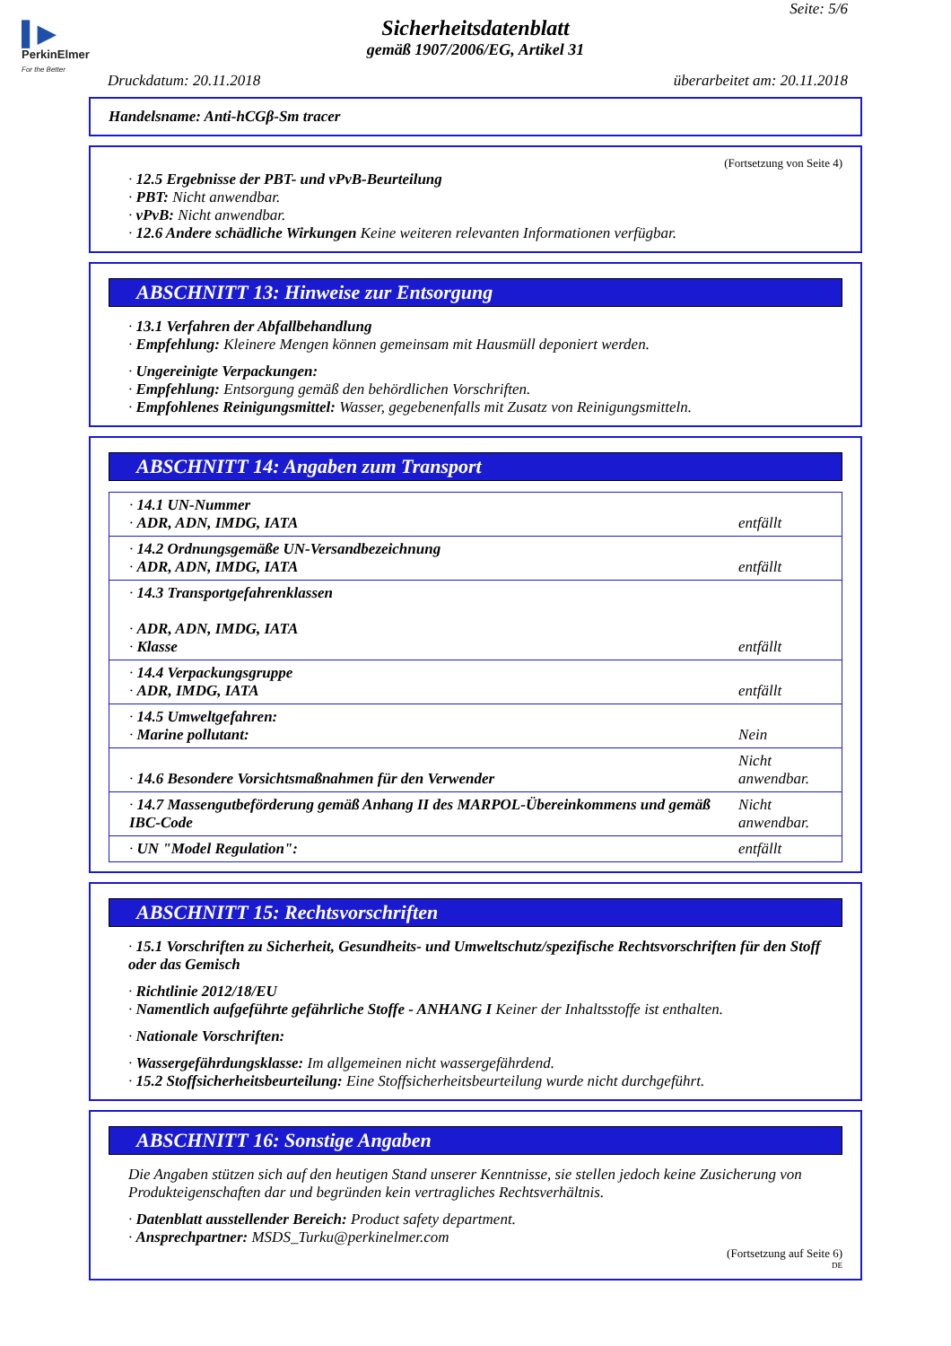▌▶
PerkinElmer
For the Better
Seite: 5/6
Sicherheitsdatenblatt
gemäß 1907/2006/EG, Artikel 31
Druckdatum: 20.11.2018 überarbeitet am: 20.11.2018
Handelsname: Anti-hCGβ-Sm tracer
(Fortsetzung von Seite 4)
· 12.5 Ergebnisse der PBT- und vPvB-Beurteilung
· PBT: Nicht anwendbar.
· vPvB: Nicht anwendbar.
· 12.6 Andere schädliche Wirkungen Keine weiteren relevanten Informationen verfügbar.
ABSCHNITT 13: Hinweise zur Entsorgung
· 13.1 Verfahren der Abfallbehandlung
· Empfehlung: Kleinere Mengen können gemeinsam mit Hausmüll deponiert werden.
· Ungereinigte Verpackungen:
· Empfehlung: Entsorgung gemäß den behördlichen Vorschriften.
· Empfohlenes Reinigungsmittel: Wasser, gegebenenfalls mit Zusatz von Reinigungsmitteln.
ABSCHNITT 14: Angaben zum Transport
| · 14.1 UN-Nummer · ADR, ADN, IMDG, IATA | entfällt |
| · 14.2 Ordnungsgemäße UN-Versandbezeichnung · ADR, ADN, IMDG, IATA | entfällt |
| · 14.3 Transportgefahrenklassen · ADR, ADN, IMDG, IATA · Klasse | entfällt |
| · 14.4 Verpackungsgruppe · ADR, IMDG, IATA | entfällt |
| · 14.5 Umweltgefahren: · Marine pollutant: | Nein |
| · 14.6 Besondere Vorsichtsmaßnahmen für den Verwender | Nicht anwendbar. |
| · 14.7 Massengutbeförderung gemäß Anhang II des MARPOL-Übereinkommens und gemäß IBC-Code | Nicht anwendbar. |
| · UN "Model Regulation": | entfällt |
ABSCHNITT 15: Rechtsvorschriften
· 15.1 Vorschriften zu Sicherheit, Gesundheits- und Umweltschutz/spezifische Rechtsvorschriften für den Stoff oder das Gemisch
· Richtlinie 2012/18/EU
· Namentlich aufgeführte gefährliche Stoffe - ANHANG I Keiner der Inhaltsstoffe ist enthalten.
· Nationale Vorschriften:
· Wassergefährdungsklasse: Im allgemeinen nicht wassergefährdend.
· 15.2 Stoffsicherheitsbeurteilung: Eine Stoffsicherheitsbeurteilung wurde nicht durchgeführt.
ABSCHNITT 16: Sonstige Angaben
Die Angaben stützen sich auf den heutigen Stand unserer Kenntnisse, sie stellen jedoch keine Zusicherung von Produkteigenschaften dar und begründen kein vertragliches Rechtsverhältnis.
· Datenblatt ausstellender Bereich: Product safety department.
· Ansprechpartner: MSDS_Turku@perkinelmer.com
(Fortsetzung auf Seite 6)
DE